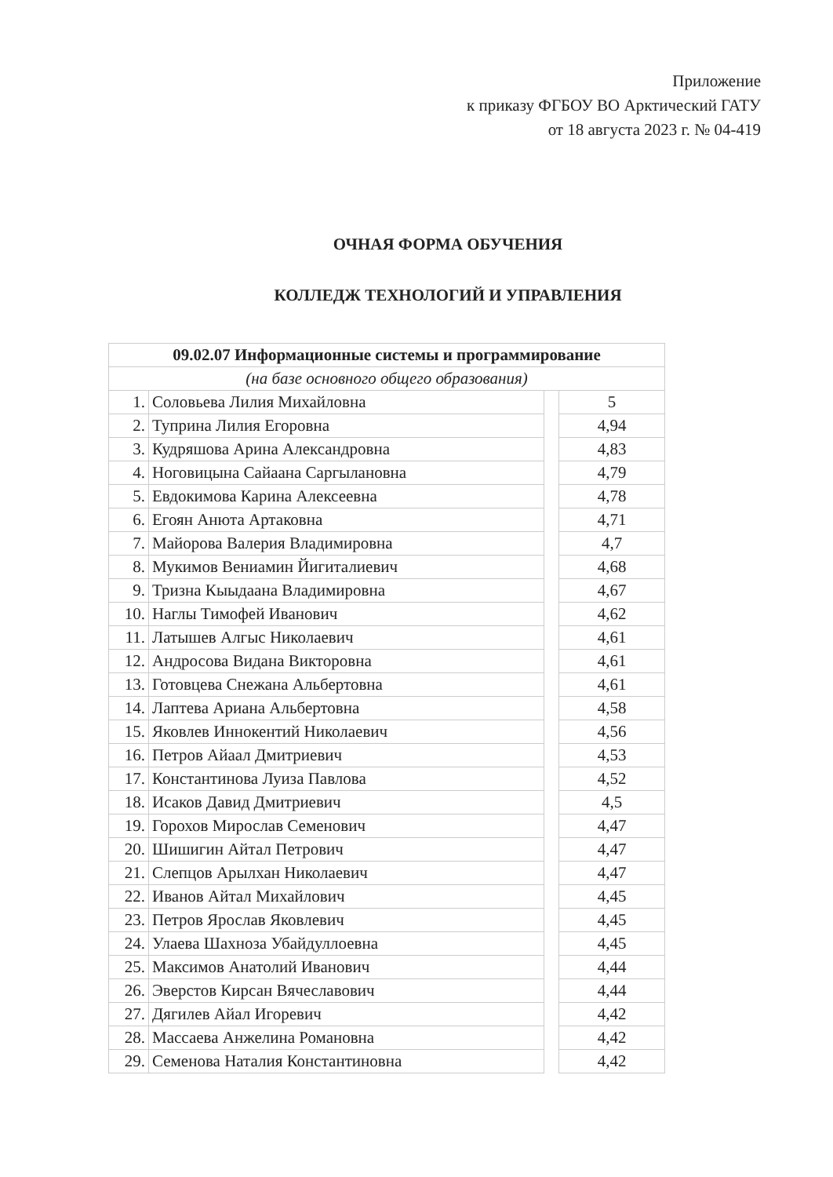Приложение
к приказу ФГБОУ ВО Арктический ГАТУ
от 18 августа 2023 г. № 04-419
ОЧНАЯ ФОРМА ОБУЧЕНИЯ
КОЛЛЕДЖ ТЕХНОЛОГИЙ И УПРАВЛЕНИЯ
| 09.02.07 Информационные системы и программирование | | | |
| --- | --- | --- | --- |
| (на базе основного общего образования) | | | |
| 1. | Соловьева Лилия Михайловна | | 5 |
| 2. | Туприна Лилия Егоровна | | 4,94 |
| 3. | Кудряшова Арина Александровна | | 4,83 |
| 4. | Ноговицына Сайаана Саргылановна | | 4,79 |
| 5. | Евдокимова Карина Алексеевна | | 4,78 |
| 6. | Егоян Анюта Артаковна | | 4,71 |
| 7. | Майорова Валерия Владимировна | | 4,7 |
| 8. | Мукимов Вениамин Йигиталиевич | | 4,68 |
| 9. | Тризна Кыыдаана Владимировна | | 4,67 |
| 10. | Наглы Тимофей Иванович | | 4,62 |
| 11. | Латышев Алгыс Николаевич | | 4,61 |
| 12. | Андросова Видана Викторовна | | 4,61 |
| 13. | Готовцева Снежана Альбертовна | | 4,61 |
| 14. | Лаптева Ариана Альбертовна | | 4,58 |
| 15. | Яковлев Иннокентий Николаевич | | 4,56 |
| 16. | Петров Айаал Дмитриевич | | 4,53 |
| 17. | Константинова Луиза Павлова | | 4,52 |
| 18. | Исаков Давид Дмитриевич | | 4,5 |
| 19. | Горохов Мирослав Семенович | | 4,47 |
| 20. | Шишигин Айтал Петрович | | 4,47 |
| 21. | Слепцов Арылхан Николаевич | | 4,47 |
| 22. | Иванов Айтал Михайлович | | 4,45 |
| 23. | Петров Ярослав Яковлевич | | 4,45 |
| 24. | Улаева Шахноза Убайдуллоевна | | 4,45 |
| 25. | Максимов Анатолий Иванович | | 4,44 |
| 26. | Эверстов Кирсан Вячеславович | | 4,44 |
| 27. | Дягилев Айал Игоревич | | 4,42 |
| 28. | Массаева Анжелина Романовна | | 4,42 |
| 29. | Семенова Наталия Константиновна | | 4,42 |